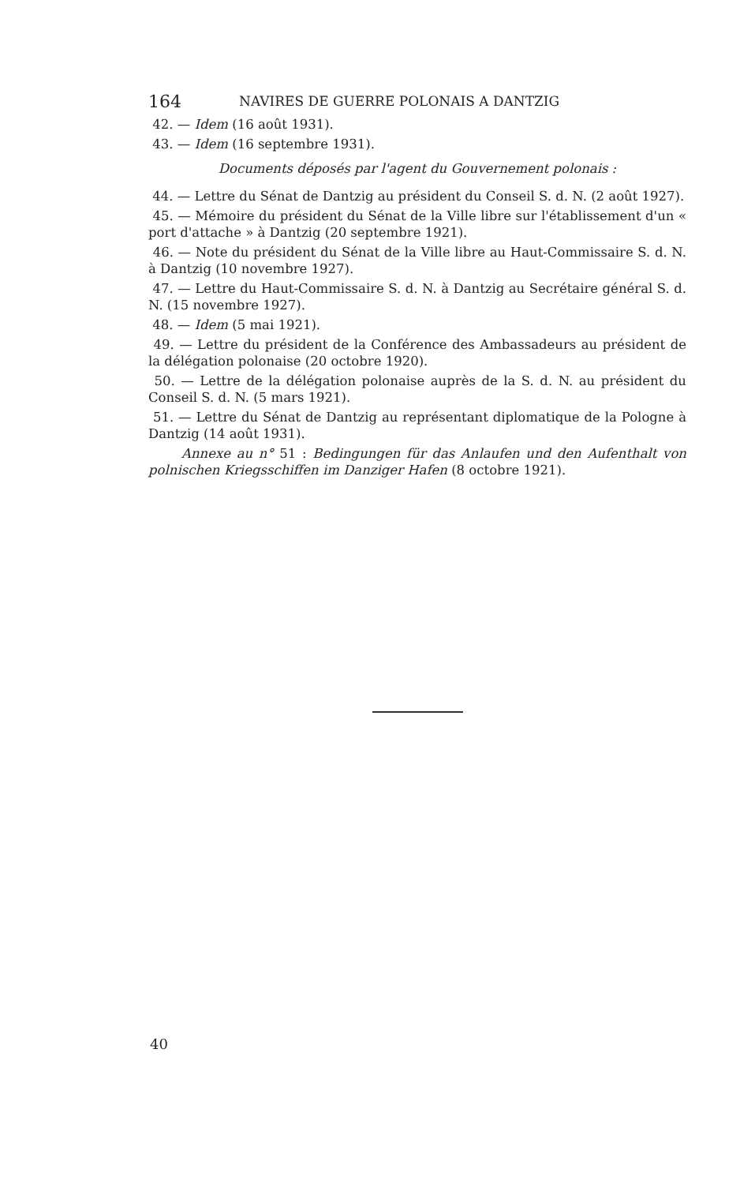164 NAVIRES DE GUERRE POLONAIS A DANTZIG
42. — Idem (16 août 1931).
43. — Idem (16 septembre 1931).
Documents déposés par l'agent du Gouvernement polonais :
44. — Lettre du Sénat de Dantzig au président du Conseil S. d. N. (2 août 1927).
45. — Mémoire du président du Sénat de la Ville libre sur l'établissement d'un « port d'attache » à Dantzig (20 septembre 1921).
46. — Note du président du Sénat de la Ville libre au Haut-Commissaire S. d. N. à Dantzig (10 novembre 1927).
47. — Lettre du Haut-Commissaire S. d. N. à Dantzig au Secrétaire général S. d. N. (15 novembre 1927).
48. — Idem (5 mai 1921).
49. — Lettre du président de la Conférence des Ambassadeurs au président de la délégation polonaise (20 octobre 1920).
50. — Lettre de la délégation polonaise auprès de la S. d. N. au président du Conseil S. d. N. (5 mars 1921).
51. — Lettre du Sénat de Dantzig au représentant diplomatique de la Pologne à Dantzig (14 août 1931).
Annexe au n° 51 : Bedingungen für das Anlaufen und den Aufenthalt von polnischen Kriegsschiffen im Danziger Hafen (8 octobre 1921).
40